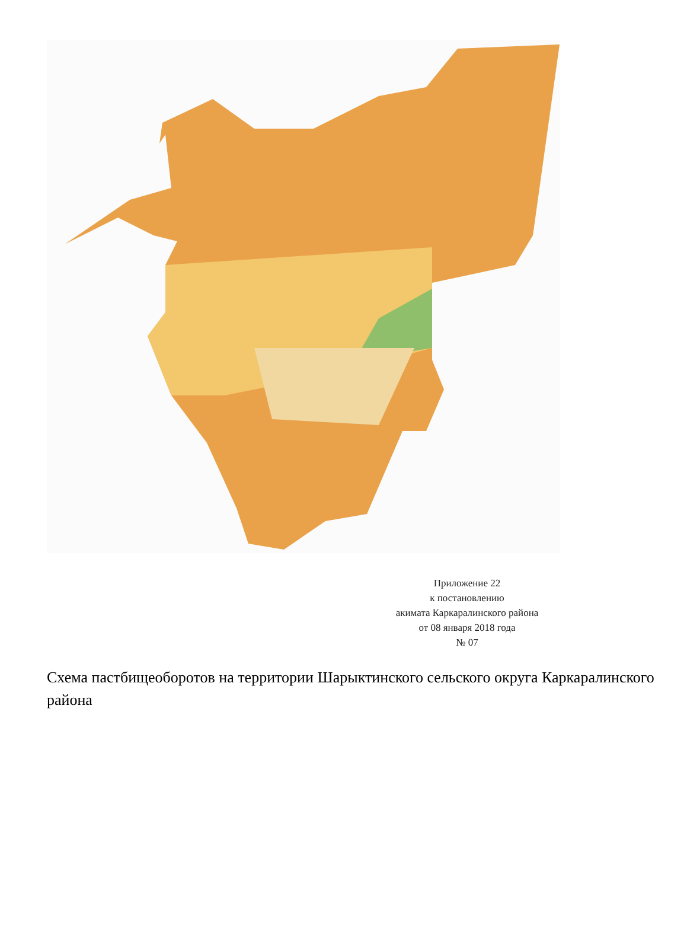Приложение 22
к постановлению
акимата Каркаралинского района
от 08 января 2018 года
№ 07
Схема пастбищеоборотов на территории Шарыктинского сельского округа Каркаралинского района